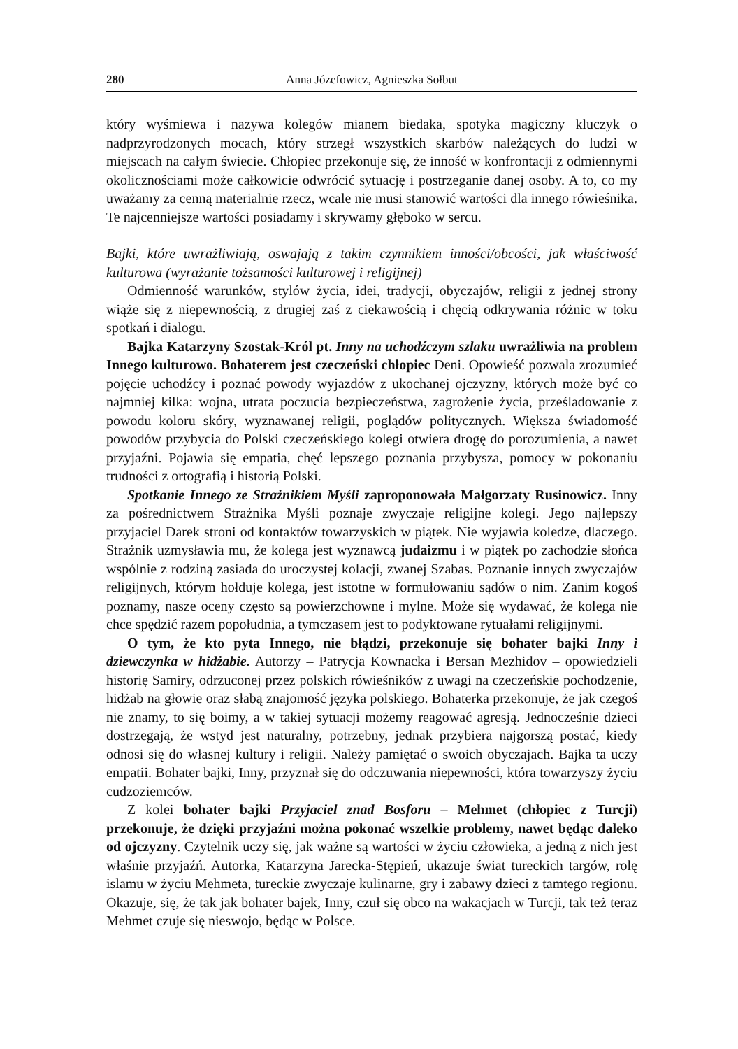280 Anna Józefowicz, Agnieszka Sołbut
który wyśmiewa i nazywa kolegów mianem biedaka, spotyka magiczny kluczyk o nadprzyrodzonych mocach, który strzegł wszystkich skarbów należących do ludzi w miejscach na całym świecie. Chłopiec przekonuje się, że inność w konfrontacji z odmiennymi okolicznościami może całkowicie odwrócić sytuację i postrzeganie danej osoby. A to, co my uważamy za cenną materialnie rzecz, wcale nie musi stanowić wartości dla innego rówieśnika. Te najcenniejsze wartości posiadamy i skrywamy głęboko w sercu.
Bajki, które uwrażliwiają, oswajają z takim czynnikiem inności/obcości, jak właściwość kulturowa (wyrażanie tożsamości kulturowej i religijnej)
Odmienność warunków, stylów życia, idei, tradycji, obyczajów, religii z jednej strony wiąże się z niepewnością, z drugiej zaś z ciekawością i chęcią odkrywania różnic w toku spotkań i dialogu.
Bajka Katarzyny Szostak-Król pt. Inny na uchodźczym szlaku uwrażliwia na problem Innego kulturowo. Bohaterem jest czeczeński chłopiec Deni. Opowieść pozwala zrozumieć pojęcie uchodźcy i poznać powody wyjazdów z ukochanej ojczyzny, których może być co najmniej kilka: wojna, utrata poczucia bezpieczeństwa, zagrożenie życia, prześladowanie z powodu koloru skóry, wyznawanej religii, poglądów politycznych. Większa świadomość powodów przybycia do Polski czeczeńskiego kolegi otwiera drogę do porozumienia, a nawet przyjaźni. Pojawia się empatia, chęć lepszego poznania przybysza, pomocy w pokonaniu trudności z ortografią i historią Polski.
Spotkanie Innego ze Strażnikiem Myśli zaproponowała Małgorzaty Rusinowicz. Inny za pośrednictwem Strażnika Myśli poznaje zwyczaje religijne kolegi. Jego najlepszy przyjaciel Darek stroni od kontaktów towarzyskich w piątek. Nie wyjawia koledze, dlaczego. Strażnik uzmysławia mu, że kolega jest wyznawcą judaizmu i w piątek po zachodzie słońca wspólnie z rodziną zasiada do uroczystej kolacji, zwanej Szabas. Poznanie innych zwyczajów religijnych, którym hołduje kolega, jest istotne w formułowaniu sądów o nim. Zanim kogoś poznamy, nasze oceny często są powierzchowne i mylne. Może się wydawać, że kolega nie chce spędzić razem popołudnia, a tymczasem jest to podyktowane rytuałami religijnymi.
O tym, że kto pyta Innego, nie błądzi, przekonuje się bohater bajki Inny i dziewczynka w hidżabie. Autorzy – Patrycja Kownacka i Bersan Mezhidov – opowiedzieli historię Samiry, odrzuconej przez polskich rówieśników z uwagi na czeczeńskie pochodzenie, hidżab na głowie oraz słabą znajomość języka polskiego. Bohaterka przekonuje, że jak czegoś nie znamy, to się boimy, a w takiej sytuacji możemy reagować agresją. Jednocześnie dzieci dostrzegają, że wstyd jest naturalny, potrzebny, jednak przybiera najgorszą postać, kiedy odnosi się do własnej kultury i religii. Należy pamiętać o swoich obyczajach. Bajka ta uczy empatii. Bohater bajki, Inny, przyznał się do odczuwania niepewności, która towarzyszy życiu cudzoziemców.
Z kolei bohater bajki Przyjaciel znad Bosforu – Mehmet (chłopiec z Turcji) przekonuje, że dzięki przyjaźni można pokonać wszelkie problemy, nawet będąc daleko od ojczyzny. Czytelnik uczy się, jak ważne są wartości w życiu człowieka, a jedną z nich jest właśnie przyjaźń. Autorka, Katarzyna Jarecka-Stępień, ukazuje świat tureckich targów, rolę islamu w życiu Mehmeta, tureckie zwyczaje kulinarne, gry i zabawy dzieci z tamtego regionu. Okazuje, się, że tak jak bohater bajek, Inny, czuł się obco na wakacjach w Turcji, tak też teraz Mehmet czuje się nieswojo, będąc w Polsce.